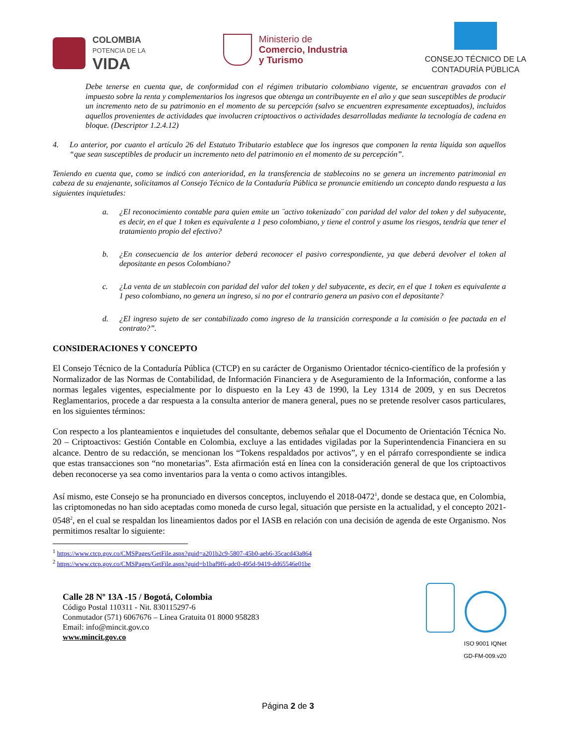COLOMBIA
POTENCIA DE LA
VIDA
Ministerio de
Comercio, Industria
y Turismo
CONSEJO TÉCNICO DE LA
CONTADURÍA PÚBLICA
Debe tenerse en cuenta que, de conformidad con el régimen tributario colombiano vigente, se encuentran gravados con el impuesto sobre la renta y complementarios los ingresos que obtenga un contribuyente en el año y que sean susceptibles de producir un incremento neto de su patrimonio en el momento de su percepción (salvo se encuentren expresamente exceptuados), incluidos aquellos provenientes de actividades que involucren criptoactivos o actividades desarrolladas mediante la tecnología de cadena en bloque. (Descriptor 1.2.4.12)
4. Lo anterior, por cuanto el artículo 26 del Estatuto Tributario establece que los ingresos que componen la renta líquida son aquellos “que sean susceptibles de producir un incremento neto del patrimonio en el momento de su percepción”.
Teniendo en cuenta que, como se indicó con anterioridad, en la transferencia de stablecoins no se genera un incremento patrimonial en cabeza de su enajenante, solicitamos al Consejo Técnico de la Contaduría Pública se pronuncie emitiendo un concepto dando respuesta a las siguientes inquietudes:
a. ¿El reconocimiento contable para quien emite un ¨activo tokenizado¨ con paridad del valor del token y del subyacente, es decir, en el que 1 token es equivalente a 1 peso colombiano, y tiene el control y asume los riesgos, tendría que tener el tratamiento propio del efectivo?
b. ¿En consecuencia de los anterior deberá reconocer el pasivo correspondiente, ya que deberá devolver el token al depositante en pesos Colombiano?
c. ¿La venta de un stablecoin con paridad del valor del token y del subyacente, es decir, en el que 1 token es equivalente a 1 peso colombiano, no genera un ingreso, si no por el contrario genera un pasivo con el depositante?
d. ¿El ingreso sujeto de ser contabilizado como ingreso de la transición corresponde a la comisión o fee pactada en el contrato?”.
CONSIDERACIONES Y CONCEPTO
El Consejo Técnico de la Contaduría Pública (CTCP) en su carácter de Organismo Orientador técnico-científico de la profesión y Normalizador de las Normas de Contabilidad, de Información Financiera y de Aseguramiento de la Información, conforme a las normas legales vigentes, especialmente por lo dispuesto en la Ley 43 de 1990, la Ley 1314 de 2009, y en sus Decretos Reglamentarios, procede a dar respuesta a la consulta anterior de manera general, pues no se pretende resolver casos particulares, en los siguientes términos:
Con respecto a los planteamientos e inquietudes del consultante, debemos señalar que el Documento de Orientación Técnica No. 20 – Criptoactivos: Gestión Contable en Colombia, excluye a las entidades vigiladas por la Superintendencia Financiera en su alcance. Dentro de su redacción, se mencionan los “Tokens respaldados por activos”, y en el párrafo correspondiente se indica que estas transacciones son “no monetarias”. Esta afirmación está en línea con la consideración general de que los criptoactivos deben reconocerse ya sea como inventarios para la venta o como activos intangibles.
Así mismo, este Consejo se ha pronunciado en diversos conceptos, incluyendo el 2018-0472<sup>1</sup>, donde se destaca que, en Colombia, las criptomonedas no han sido aceptadas como moneda de curso legal, situación que persiste en la actualidad, y el concepto 2021-0548<sup>2</sup>, en el cual se respaldan los lineamientos dados por el IASB en relación con una decisión de agenda de este Organismo. Nos permitimos resaltar lo siguiente:
<sup>1</sup> https://www.ctcp.gov.co/CMSPages/GetFile.aspx?guid=a201b2c9-5807-45b0-aeb6-35cacd43a864
<sup>2</sup> https://www.ctcp.gov.co/CMSPages/GetFile.aspx?guid=b1baf9f6-adc0-495d-9419-dd65546e01be
Calle 28 Nº 13A -15 / Bogotá, Colombia
Código Postal 110311 - Nit. 830115297-6
Conmutador (571) 6067676 – Línea Gratuita 01 8000 958283
Email: info@mincit.gov.co
www.mincit.gov.co
ISO 9001 IQNet
GD-FM-009.v20
Página 2 de 3